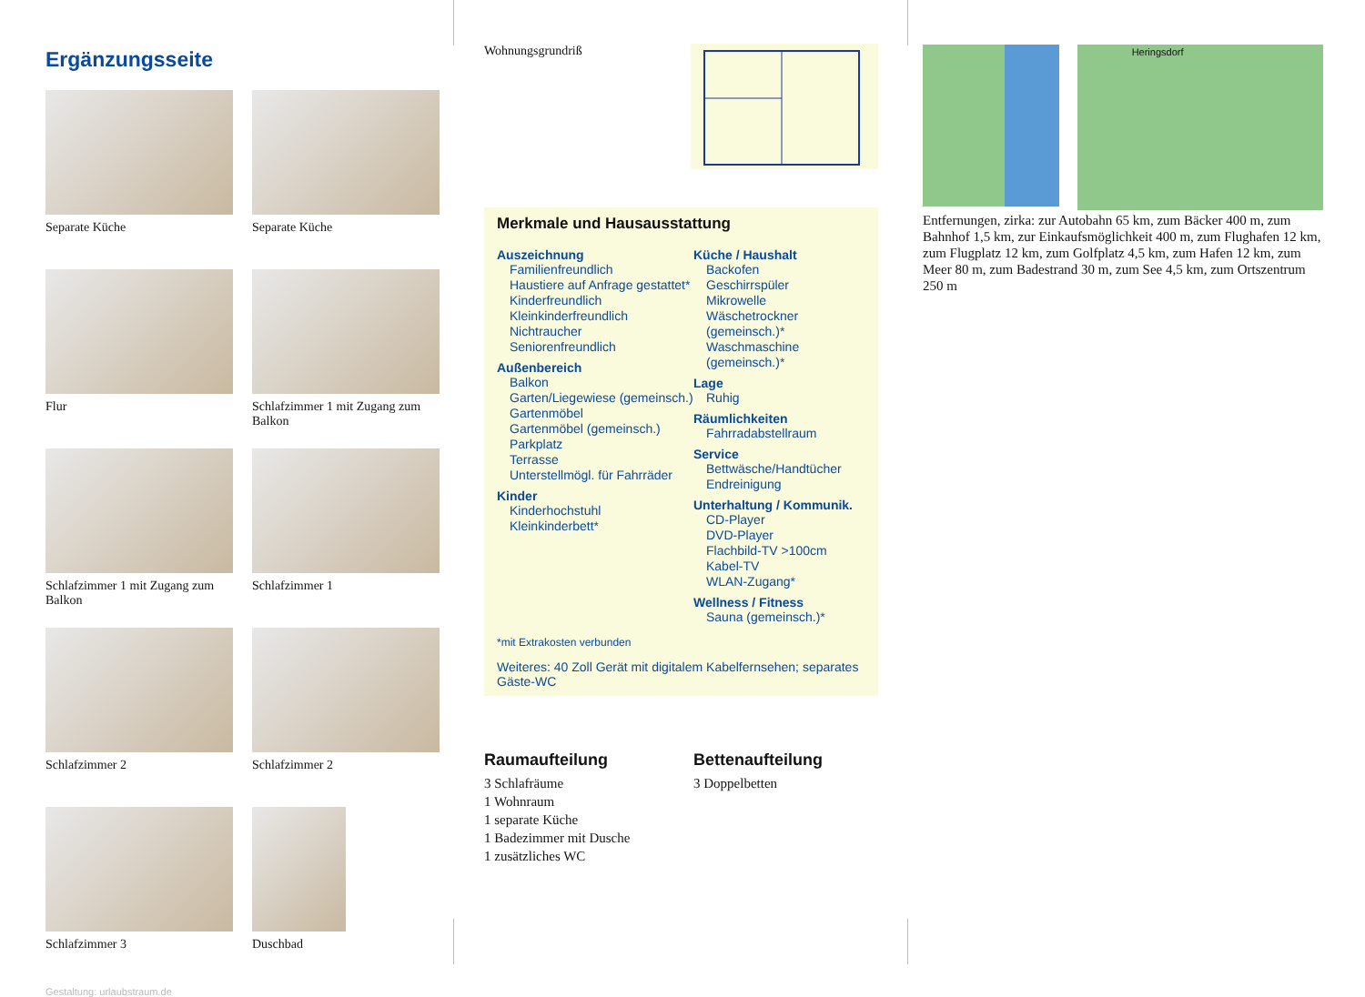Ergänzungsseite
Separate Küche
Separate Küche
Flur
Schlafzimmer 1 mit Zugang zum Balkon
Schlafzimmer 1 mit Zugang zum Balkon
Schlafzimmer 1
Schlafzimmer 2
Schlafzimmer 2
Schlafzimmer 3
Duschbad
Gestaltung: urlaubstraum.de
Wohnungsgrundriß
Merkmale und Hausausstattung
Auszeichnung
Familienfreundlich
Haustiere auf Anfrage gestattet*
Kinderfreundlich
Kleinkinderfreundlich
Nichtraucher
Seniorenfreundlich
Außenbereich
Balkon
Garten/Liegewiese (gemeinsch.)
Gartenmöbel
Gartenmöbel (gemeinsch.)
Parkplatz
Terrasse
Unterstellmögl. für Fahrräder
Kinder
Kinderhochstuhl
Kleinkinderbett*
Küche / Haushalt
Backofen
Geschirrspüler
Mikrowelle
Wäschetrockner (gemeinsch.)*
Waschmaschine (gemeinsch.)*
Lage
Ruhig
Räumlichkeiten
Fahrradabstellraum
Service
Bettwäsche/Handtücher
Endreinigung
Unterhaltung / Kommunik.
CD-Player
DVD-Player
Flachbild-TV >100cm
Kabel-TV
WLAN-Zugang*
Wellness / Fitness
Sauna (gemeinsch.)*
*mit Extrakosten verbunden
Weiteres: 40 Zoll Gerät mit digitalem Kabelfernsehen; separates Gäste-WC
Raumaufteilung
3 Schlafräume
1 Wohnraum
1 separate Küche
1 Badezimmer mit Dusche
1 zusätzliches WC
Bettenaufteilung
3 Doppelbetten
Heringsdorf
Entfernungen, zirka: zur Autobahn 65 km, zum Bäcker 400 m, zum Bahnhof 1,5 km, zur Einkaufsmöglichkeit 400 m, zum Flughafen 12 km, zum Flugplatz 12 km, zum Golfplatz 4,5 km, zum Hafen 12 km, zum Meer 80 m, zum Badestrand 30 m, zum See 4,5 km, zum Ortszentrum 250 m